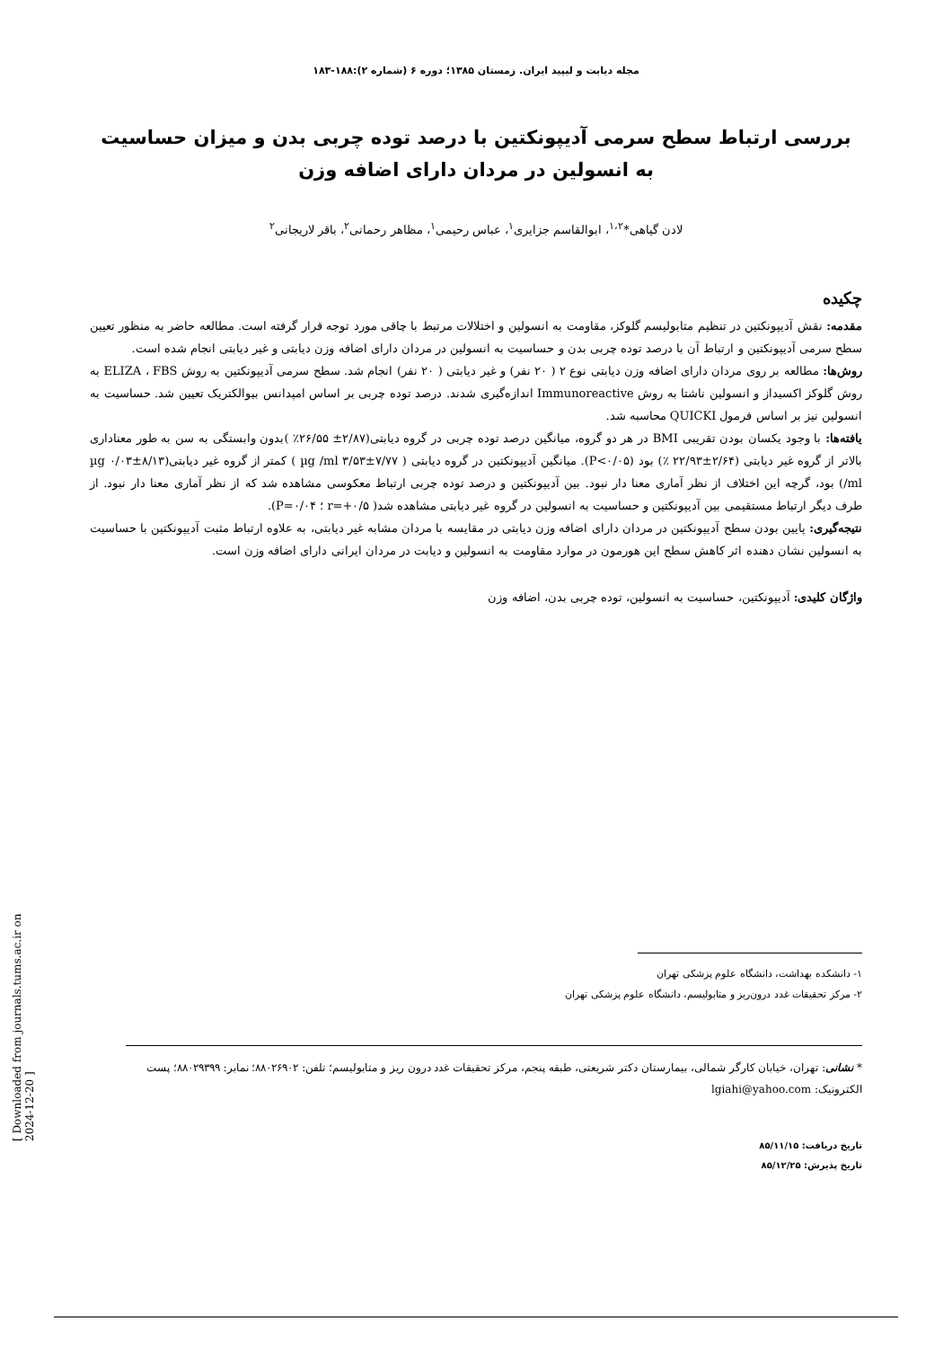مجله دیابت و لیپید ایران. زمستان ۱۳۸۵؛ دوره ۶ (شماره ۲):۱۸۸-۱۸۳
بررسی ارتباط سطح سرمی آدیپونکتین با درصد توده چربی بدن و میزان حساسیت به انسولین در مردان دارای اضافه وزن
لادن گیاهی*<sup>۱،۲</sup>، ابوالقاسم جزایری<sup>۱</sup>، عباس رحیمی<sup>۱</sup>، مظاهر رحمانی<sup>۲</sup>، باقر لاریجانی<sup>۲</sup>
چکیده
مقدمه: نقش آدیپونکتین در تنظیم متابولیسم گلوکز، مقاومت به انسولین و اختلالات مرتبط با چاقی مورد توجه قرار گرفته است. مطالعه حاضر به منظور تعیین سطح سرمی آدیپونکتین و ارتباط آن با درصد توده چربی بدن و حساسیت به انسولین در مردان دارای اضافه وزن دیابتی و غیر دیابتی انجام شده است.
روش‌ها: مطالعه بر روی مردان دارای اضافه وزن دیابتی نوع ۲ ( ۲۰ نفر) و غیر دیابتی ( ۲۰ نفر) انجام شد. سطح سرمی آدیپونکتین به روش ELIZA ، FBS به روش گلوکز اکسیداز و انسولین ناشتا به روش Immunoreactive اندازه‌گیری شدند. درصد توده چربی بر اساس امپدانس بیوالکتریک تعیین شد. حساسیت به انسولین نیز بر اساس فرمول QUICKI محاسبه شد.
یافته‌ها: با وجود یکسان بودن تقریبی BMI در هر دو گروه، میانگین درصد توده چربی در گروه دیابتی(۲/۸۷± ۲۶/۵۵٪ )بدون وابستگی به سن به طور معناداری بالاتر از گروه غیر دیابتی (۲/۶۴±۲۲/۹۳ ٪) بود (P<۰/۰۵). میانگین آدیپونکتین در گروه دیابتی ( ۷/۷۷±۳/۵۳ µg /ml ) کمتر از گروه غیر دیابتی(۸/۱۳±۰/۰۳ µg /ml) بود، گرچه این اختلاف از نظر آماری معنا دار نبود. بین آدیپونکتین و درصد توده چربی ارتباط معکوسی مشاهده شد که از نظر آماری معنا دار نبود. از طرف دیگر ارتباط مستقیمی بین آدیپونکتین و حساسیت به انسولین در گروه غیر دیابتی مشاهده شد( r=+۰/۵ ؛ P=۰/۰۴).
نتیجه‌گیری: پایین بودن سطح آدیپونکتین در مردان دارای اضافه وزن دیابتی در مقایسه با مردان مشابه غیر دیابتی، به علاوه ارتباط مثبت آدیپونکتین با حساسیت به انسولین نشان دهنده اثر کاهش سطح این هورمون در موارد مقاومت به انسولین و دیابت در مردان ایرانی دارای اضافه وزن است.
واژگان کلیدی: آدیپونکتین، حساسیت به انسولین، توده چربی بدن، اضافه وزن
۱- دانشکده بهداشت، دانشگاه علوم پزشکی تهران
۲- مرکز تحقیقات غدد درون‌ریز و متابولیسم، دانشگاه علوم پزشکی تهران
* نشانی: تهران، خیابان کارگر شمالی، بیمارستان دکتر شریعتی، طبقه پنجم، مرکز تحقیقات غدد درون ریز و متابولیسم؛ تلفن: ۸۸۰۲۶۹۰۲؛ نمابر: ۸۸۰۲۹۳۹۹؛ پست الکترونیک: lgiahi@yahoo.com
تاریخ دریافت: ۸۵/۱۱/۱۵
تاریخ پذیرش: ۸۵/۱۲/۲۵
[ Downloaded from journals.tums.ac.ir on 2024-12-20 ]